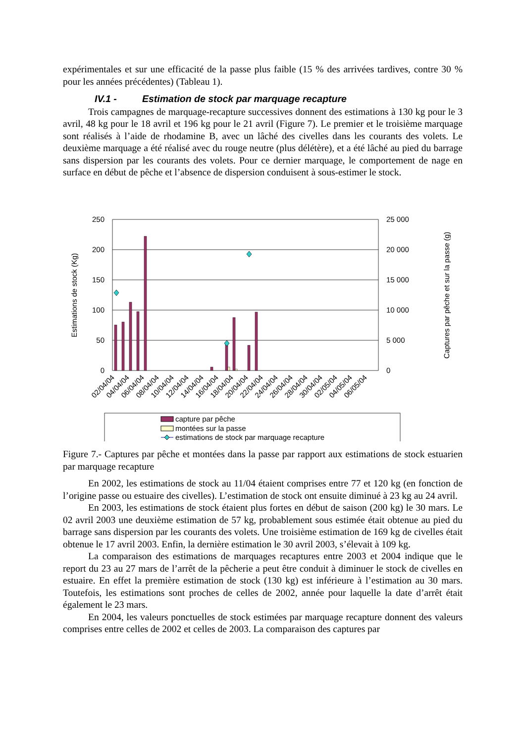expérimentales et sur une efficacité de la passe plus faible (15 % des arrivées tardives, contre 30 % pour les années précédentes) (Tableau 1).
IV.1 - Estimation de stock par marquage recapture
Trois campagnes de marquage-recapture successives donnent des estimations à 130 kg pour le 3 avril, 48 kg pour le 18 avril et 196 kg pour le 21 avril (Figure 7). Le premier et le troisième marquage sont réalisés à l’aide de rhodamine B, avec un lâché des civelles dans les courants des volets. Le deuxième marquage a été réalisé avec du rouge neutre (plus délétère), et a été lâché au pied du barrage sans dispersion par les courants des volets. Pour ce dernier marquage, le comportement de nage en surface en début de pêche et l’absence de dispersion conduisent à sous-estimer le stock.
250
200
150
100
50
0
25 000
20 000
15 000
10 000
5 000
0
Estimations de stock (Kg)
Captures par pêche et sur la passe (g)
02/04/04
04/04/04
06/04/04
08/04/04
10/04/04
12/04/04
14/04/04
16/04/04
18/04/04
20/04/04
22/04/04
24/04/04
26/04/04
28/04/04
30/04/04
02/05/04
04/05/04
06/05/04
capture par pêche
montées sur la passe
estimations de stock par marquage recapture
Figure 7.- Captures par pêche et montées dans la passe par rapport aux estimations de stock estuarien par marquage recapture
En 2002, les estimations de stock au 11/04 étaient comprises entre 77 et 120 kg (en fonction de l’origine passe ou estuaire des civelles). L’estimation de stock ont ensuite diminué à 23 kg au 24 avril.
En 2003, les estimations de stock étaient plus fortes en début de saison (200 kg) le 30 mars. Le 02 avril 2003 une deuxième estimation de 57 kg, probablement sous estimée était obtenue au pied du barrage sans dispersion par les courants des volets. Une troisième estimation de 169 kg de civelles était obtenue le 17 avril 2003. Enfin, la dernière estimation le 30 avril 2003, s’élevait à 109 kg.
La comparaison des estimations de marquages recaptures entre 2003 et 2004 indique que le report du 23 au 27 mars de l’arrêt de la pêcherie a peut être conduit à diminuer le stock de civelles en estuaire. En effet la première estimation de stock (130 kg) est inférieure à l’estimation au 30 mars. Toutefois, les estimations sont proches de celles de 2002, année pour laquelle la date d’arrêt était également le 23 mars.
En 2004, les valeurs ponctuelles de stock estimées par marquage recapture donnent des valeurs comprises entre celles de 2002 et celles de 2003. La comparaison des captures par